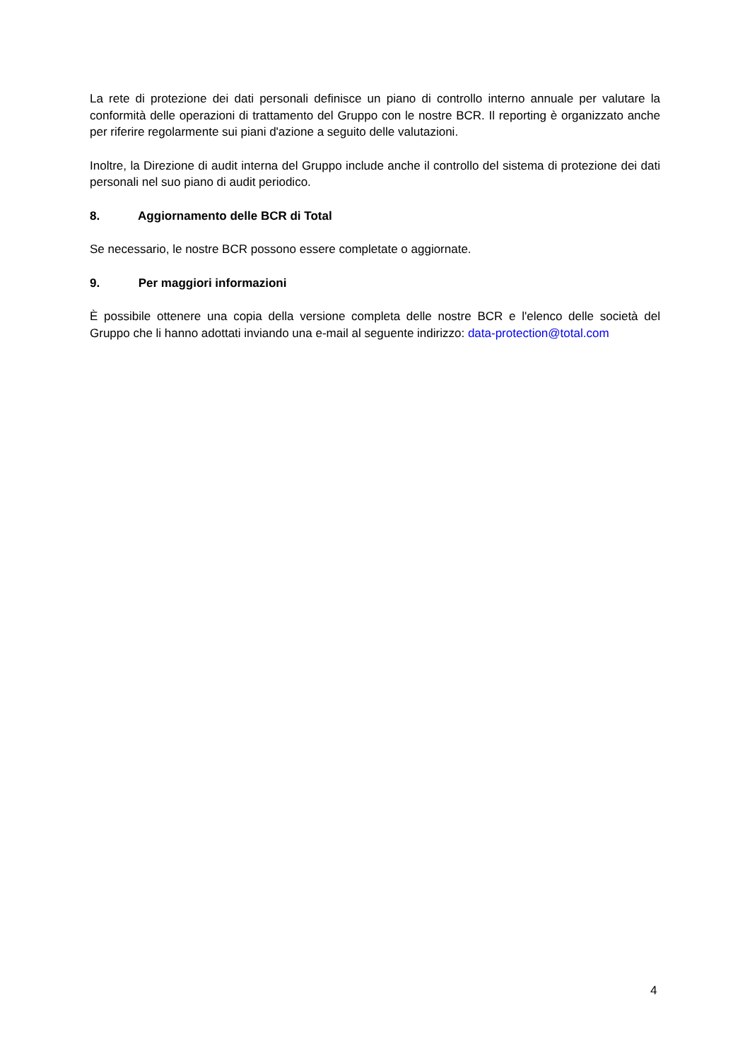La rete di protezione dei dati personali definisce un piano di controllo interno annuale per valutare la conformità delle operazioni di trattamento del Gruppo con le nostre BCR. Il reporting è organizzato anche per riferire regolarmente sui piani d'azione a seguito delle valutazioni.
Inoltre, la Direzione di audit interna del Gruppo include anche il controllo del sistema di protezione dei dati personali nel suo piano di audit periodico.
8. Aggiornamento delle BCR di Total
Se necessario, le nostre BCR possono essere completate o aggiornate.
9. Per maggiori informazioni
È possibile ottenere una copia della versione completa delle nostre BCR e l'elenco delle società del Gruppo che li hanno adottati inviando una e-mail al seguente indirizzo: data-protection@total.com
4